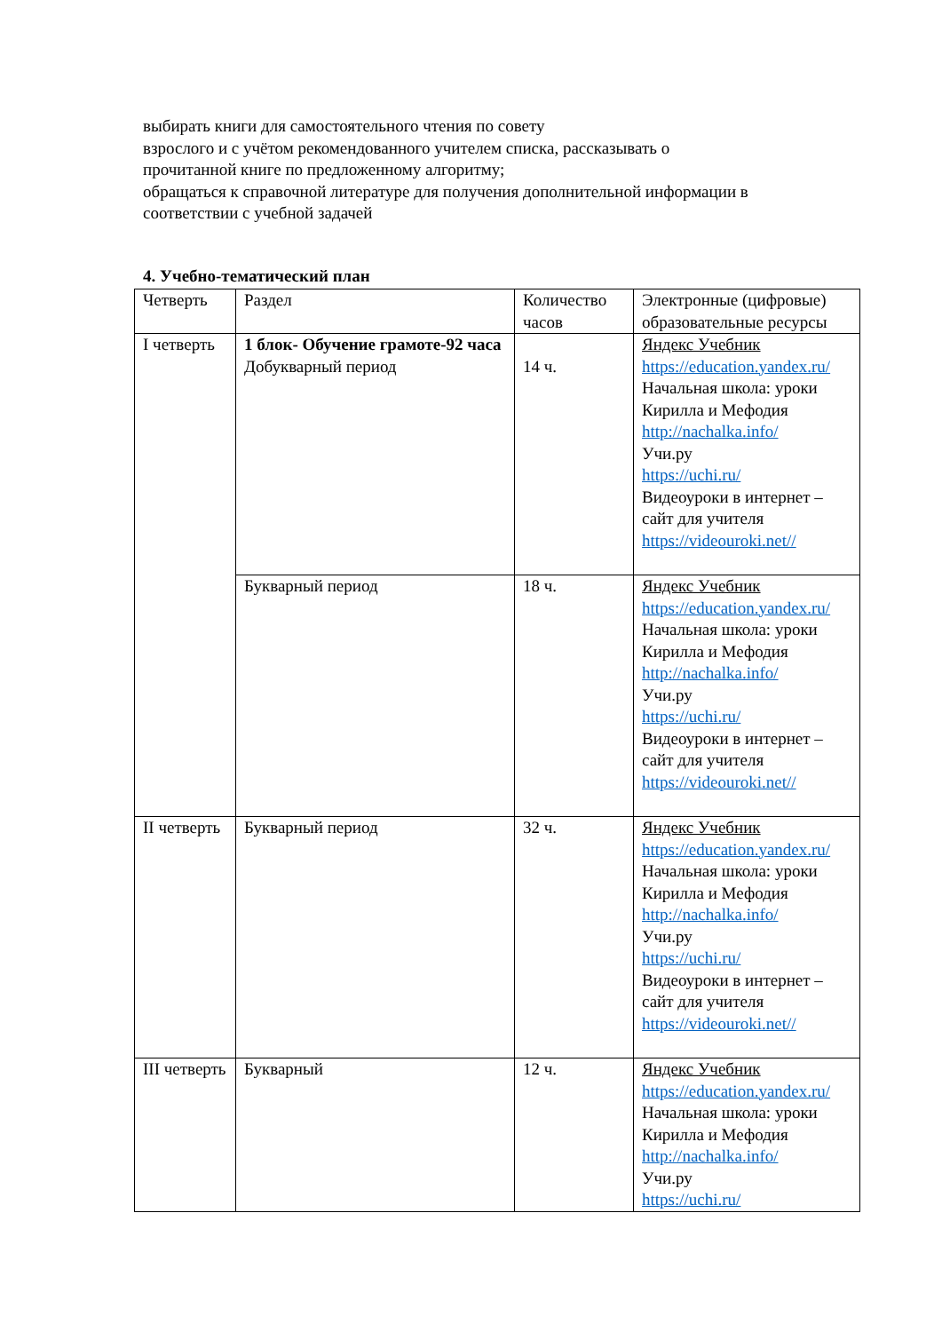выбирать книги для самостоятельного чтения по совету
взрослого и с учётом рекомендованного учителем списка, рассказывать о
прочитанной книге по предложенному алгоритму;
обращаться к справочной литературе для получения дополнительной информации в
соответствии с учебной задачей
4. Учебно-тематический план
| Четверть | Раздел | Количество часов | Электронные (цифровые) образовательные ресурсы |
| I четверть | 1 блок- Обучение грамоте-92 часа Добукварный период | 14 ч. | Яндекс Учебник https://education.yandex.ru/ Начальная школа: уроки Кирилла и Мефодия http://nachalka.info/ Учи.ру https://uchi.ru/ Видеоуроки в интернет – сайт для учителя https://videouroki.net// |
| | Букварный период | 18 ч. | Яндекс Учебник https://education.yandex.ru/ Начальная школа: уроки Кирилла и Мефодия http://nachalka.info/ Учи.ру https://uchi.ru/ Видеоуроки в интернет – сайт для учителя https://videouroki.net// |
| II четверть | Букварный период | 32 ч. | Яндекс Учебник https://education.yandex.ru/ Начальная школа: уроки Кирилла и Мефодия http://nachalka.info/ Учи.ру https://uchi.ru/ Видеоуроки в интернет – сайт для учителя https://videouroki.net// |
| III четверть | Букварный | 12 ч. | Яндекс Учебник https://education.yandex.ru/ Начальная школа: уроки Кирилла и Мефодия http://nachalka.info/ Учи.ру https://uchi.ru/ |